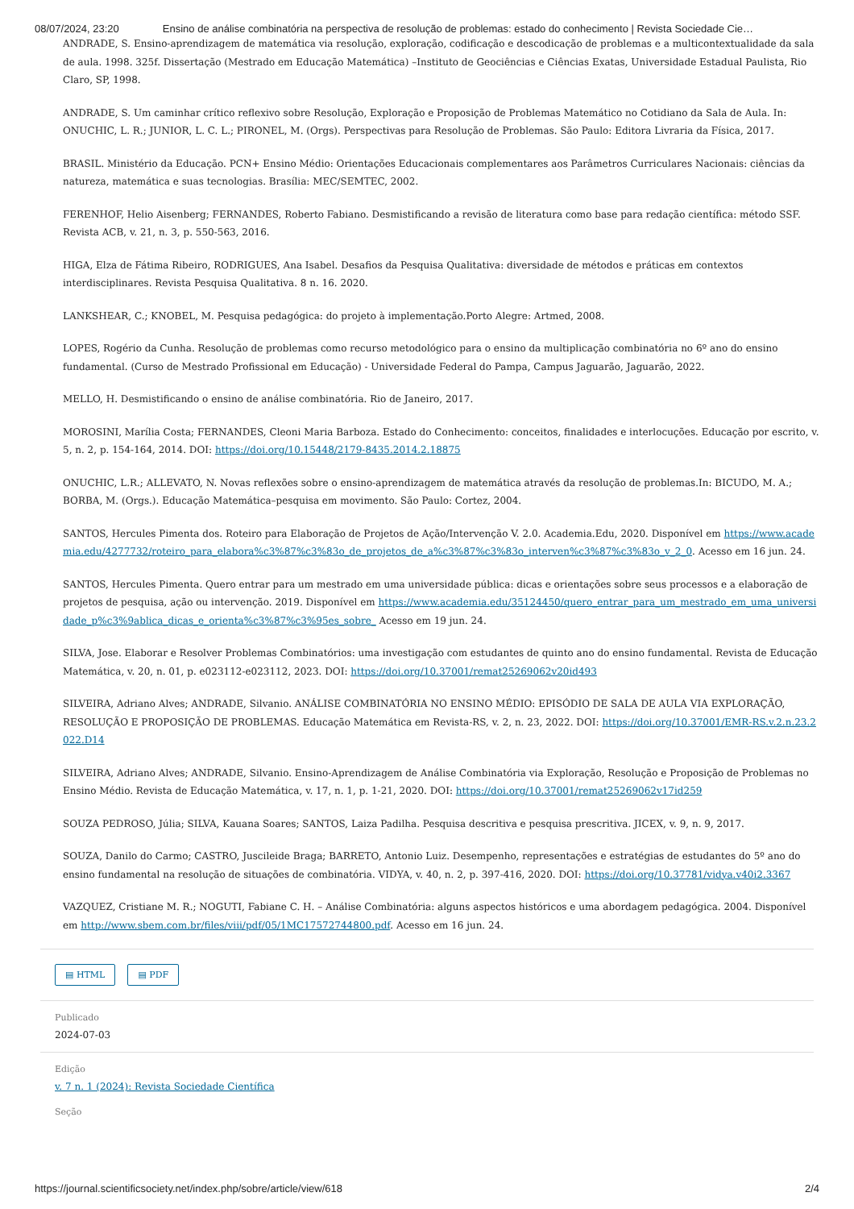08/07/2024, 23:20 Ensino de análise combinatória na perspectiva de resolução de problemas: estado do conhecimento | Revista Sociedade Cie…
ANDRADE, S. Ensino-aprendizagem de matemática via resolução, exploração, codificação e descodicação de problemas e a multicontextualidade da sala de aula. 1998. 325f. Dissertação (Mestrado em Educação Matemática) –Instituto de Geociências e Ciências Exatas, Universidade Estadual Paulista, Rio Claro, SP, 1998.
ANDRADE, S. Um caminhar crítico reflexivo sobre Resolução, Exploração e Proposição de Problemas Matemático no Cotidiano da Sala de Aula. In: ONUCHIC, L. R.; JUNIOR, L. C. L.; PIRONEL, M. (Orgs). Perspectivas para Resolução de Problemas. São Paulo: Editora Livraria da Física, 2017.
BRASIL. Ministério da Educação. PCN+ Ensino Médio: Orientações Educacionais complementares aos Parâmetros Curriculares Nacionais: ciências da natureza, matemática e suas tecnologias. Brasília: MEC/SEMTEC, 2002.
FERENHOF, Helio Aisenberg; FERNANDES, Roberto Fabiano. Desmistificando a revisão de literatura como base para redação científica: método SSF. Revista ACB, v. 21, n. 3, p. 550-563, 2016.
HIGA, Elza de Fátima Ribeiro, RODRIGUES, Ana Isabel. Desafios da Pesquisa Qualitativa: diversidade de métodos e práticas em contextos interdisciplinares. Revista Pesquisa Qualitativa. 8 n. 16. 2020.
LANKSHEAR, C.; KNOBEL, M. Pesquisa pedagógica: do projeto à implementação.Porto Alegre: Artmed, 2008.
LOPES, Rogério da Cunha. Resolução de problemas como recurso metodológico para o ensino da multiplicação combinatória no 6º ano do ensino fundamental. (Curso de Mestrado Profissional em Educação) - Universidade Federal do Pampa, Campus Jaguarão, Jaguarão, 2022.
MELLO, H. Desmistificando o ensino de análise combinatória. Rio de Janeiro, 2017.
MOROSINI, Marília Costa; FERNANDES, Cleoni Maria Barboza. Estado do Conhecimento: conceitos, finalidades e interlocuções. Educação por escrito, v. 5, n. 2, p. 154-164, 2014. DOI: https://doi.org/10.15448/2179-8435.2014.2.18875
ONUCHIC, L.R.; ALLEVATO, N. Novas reflexões sobre o ensino-aprendizagem de matemática através da resolução de problemas.In: BICUDO, M. A.; BORBA, M. (Orgs.). Educação Matemática–pesquisa em movimento. São Paulo: Cortez, 2004.
SANTOS, Hercules Pimenta dos. Roteiro para Elaboração de Projetos de Ação/Intervenção V. 2.0. Academia.Edu, 2020. Disponível em https://www.academia.edu/4277732/roteiro_para_elabora%c3%87%c3%83o_de_projetos_de_a%c3%87%c3%83o_interven%c3%87%c3%83o_v_2_0. Acesso em 16 jun. 24.
SANTOS, Hercules Pimenta. Quero entrar para um mestrado em uma universidade pública: dicas e orientações sobre seus processos e a elaboração de projetos de pesquisa, ação ou intervenção. 2019. Disponível em https://www.academia.edu/35124450/quero_entrar_para_um_mestrado_em_uma_universidade_p%c3%9ablica_dicas_e_orienta%c3%87%c3%95es_sobre_ Acesso em 19 jun. 24.
SILVA, Jose. Elaborar e Resolver Problemas Combinatórios: uma investigação com estudantes de quinto ano do ensino fundamental. Revista de Educação Matemática, v. 20, n. 01, p. e023112-e023112, 2023. DOI: https://doi.org/10.37001/remat25269062v20id493
SILVEIRA, Adriano Alves; ANDRADE, Silvanio. ANÁLISE COMBINATÓRIA NO ENSINO MÉDIO: EPISÓDIO DE SALA DE AULA VIA EXPLORAÇÃO, RESOLUÇÃO E PROPOSIÇÃO DE PROBLEMAS. Educação Matemática em Revista-RS, v. 2, n. 23, 2022. DOI: https://doi.org/10.37001/EMR-RS.v.2.n.23.2022.D14
SILVEIRA, Adriano Alves; ANDRADE, Silvanio. Ensino-Aprendizagem de Análise Combinatória via Exploração, Resolução e Proposição de Problemas no Ensino Médio. Revista de Educação Matemática, v. 17, n. 1, p. 1-21, 2020. DOI: https://doi.org/10.37001/remat25269062v17id259
SOUZA PEDROSO, Júlia; SILVA, Kauana Soares; SANTOS, Laiza Padilha. Pesquisa descritiva e pesquisa prescritiva. JICEX, v. 9, n. 9, 2017.
SOUZA, Danilo do Carmo; CASTRO, Juscileide Braga; BARRETO, Antonio Luiz. Desempenho, representações e estratégias de estudantes do 5º ano do ensino fundamental na resolução de situações de combinatória. VIDYA, v. 40, n. 2, p. 397-416, 2020. DOI: https://doi.org/10.37781/vidya.v40i2.3367
VAZQUEZ, Cristiane M. R.; NOGUTI, Fabiane C. H. – Análise Combinatória: alguns aspectos históricos e uma abordagem pedagógica. 2004. Disponível em http://www.sbem.com.br/files/viii/pdf/05/1MC17572744800.pdf. Acesso em 16 jun. 24.
▤ HTML ▤ PDF
Publicado
2024-07-03
Edição
v. 7 n. 1 (2024): Revista Sociedade Científica
Seção
https://journal.scientificsociety.net/index.php/sobre/article/view/618 2/4